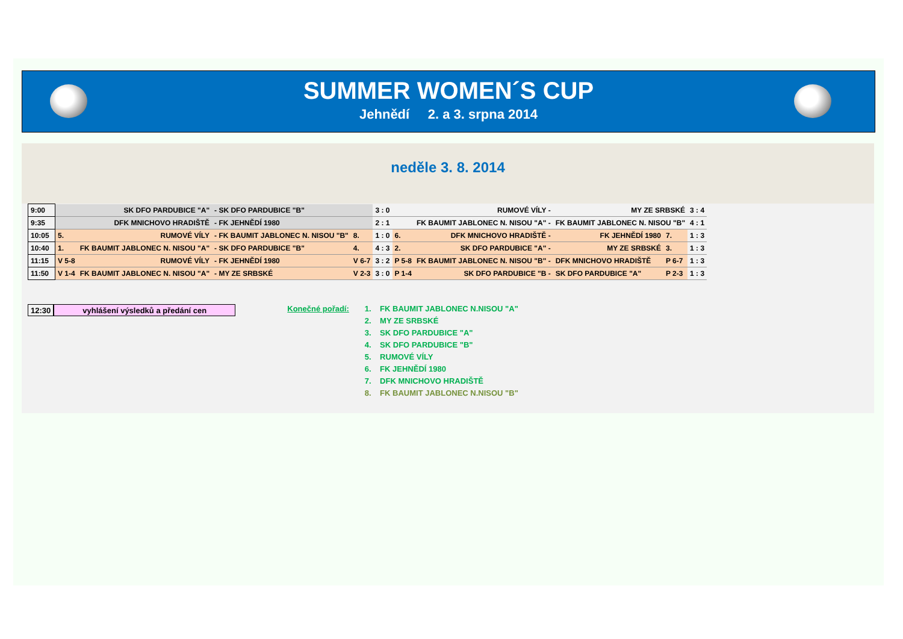SUMMER WOMEN´S CUP
Jehnědí 2. a 3. srpna 2014
neděle 3. 8. 2014
| 9:00 | SK DFO PARDUBICE "A" | | - SK DFO PARDUBICE "B" | | 3 : 0 | RUMOVÉ VÍLY - | | MY ZE SRBSKÉ | | 3 : 4 |
| 9:35 | DFK MNICHOVO HRADIŠTĚ | | - FK JEHNĚDÍ 1980 | | 2 : 1 | FK BAUMIT JABLONEC N. NISOU "A" - | | FK BAUMIT JABLONEC N. NISOU "B" | | 4 : 1 |
| 10:05 | 5. | RUMOVÉ VÍLY | - FK BAUMIT JABLONEC N. NISOU "B" | 8. | 1 : 0 | 6. | DFK MNICHOVO HRADIŠTĚ - | FK JEHNĚDÍ 1980 | 7. | 1 : 3 |
| 10:40 | 1. | FK BAUMIT JABLONEC N. NISOU "A" | - SK DFO PARDUBICE "B" | 4. | 4 : 3 | 2. | SK DFO PARDUBICE "A" - | MY ZE SRBSKÉ | 3. | 1 : 3 |
| 11:15 | V 5-8 | RUMOVÉ VÍLY | - FK JEHNĚDÍ 1980 | V 6-7 | 3 : 2 | P 5-8 | FK BAUMIT JABLONEC N. NISOU "B" - | DFK MNICHOVO HRADIŠTĚ | P 6-7 | 1 : 3 |
| 11:50 | V 1-4 | FK BAUMIT JABLONEC N. NISOU "A" | - MY ZE SRBSKÉ | V 2-3 | 3 : 0 | P 1-4 | SK DFO PARDUBICE "B - | SK DFO PARDUBICE "A" | P 2-3 | 1 : 3 |
12:30 vyhlášení výsledků a předání cen
Konečné pořadí:
1. FK BAUMIT JABLONEC N.NISOU "A"
2. MY ZE SRBSKÉ
3. SK DFO PARDUBICE "A"
4. SK DFO PARDUBICE "B"
5. RUMOVÉ VÍLY
6. FK JEHNĚDÍ 1980
7. DFK MNICHOVO HRADIŠTĚ
8. FK BAUMIT JABLONEC N.NISOU "B"